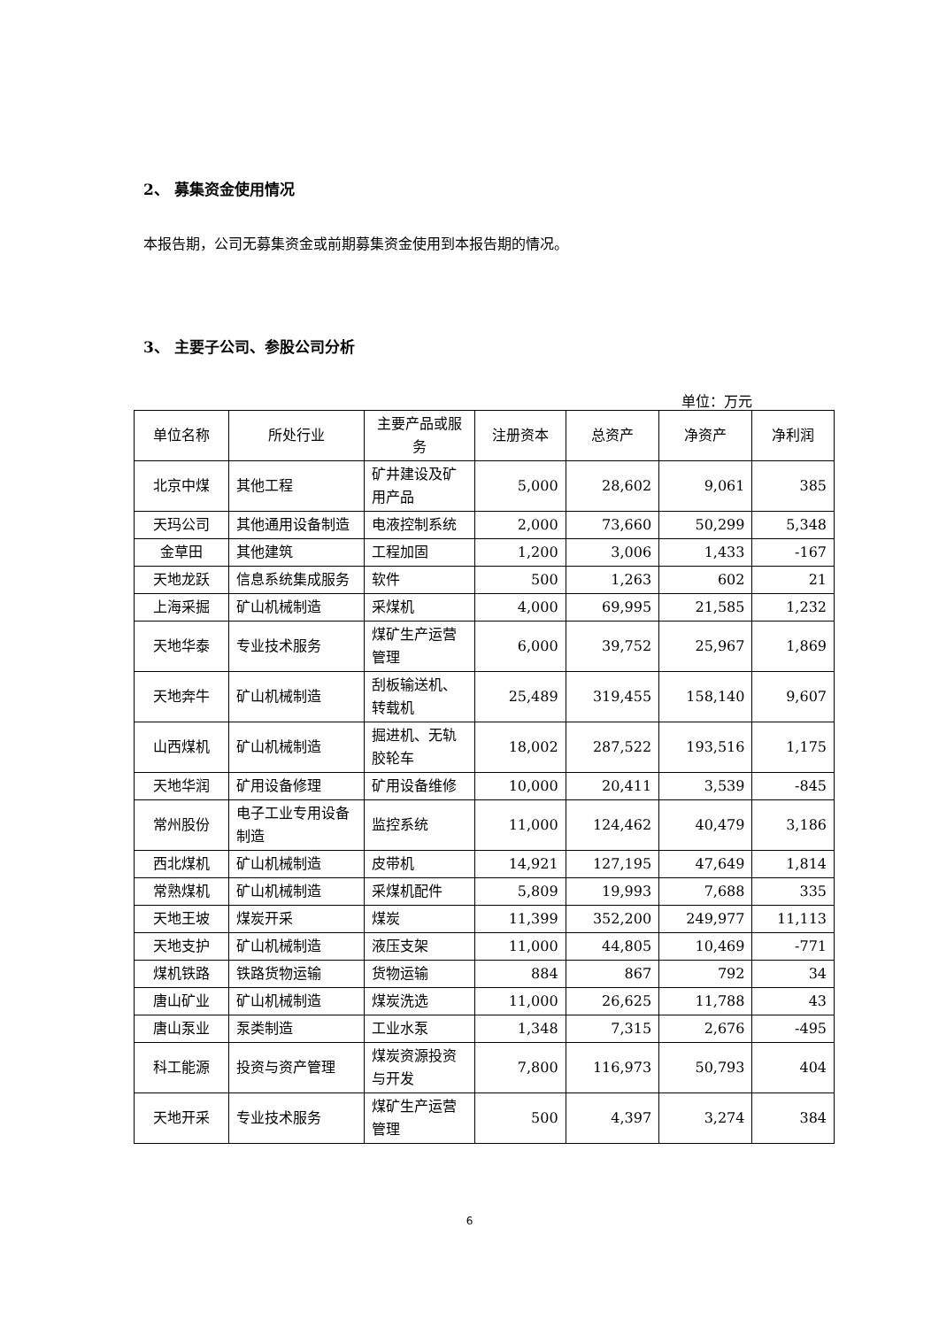2、 募集资金使用情况
本报告期，公司无募集资金或前期募集资金使用到本报告期的情况。
3、 主要子公司、参股公司分析
单位：万元
| 单位名称 | 所处行业 | 主要产品或服务 | 注册资本 | 总资产 | 净资产 | 净利润 |
| --- | --- | --- | --- | --- | --- | --- |
| 北京中煤 | 其他工程 | 矿井建设及矿用产品 | 5,000 | 28,602 | 9,061 | 385 |
| 天玛公司 | 其他通用设备制造 | 电液控制系统 | 2,000 | 73,660 | 50,299 | 5,348 |
| 金草田 | 其他建筑 | 工程加固 | 1,200 | 3,006 | 1,433 | -167 |
| 天地龙跃 | 信息系统集成服务 | 软件 | 500 | 1,263 | 602 | 21 |
| 上海采掘 | 矿山机械制造 | 采煤机 | 4,000 | 69,995 | 21,585 | 1,232 |
| 天地华泰 | 专业技术服务 | 煤矿生产运营管理 | 6,000 | 39,752 | 25,967 | 1,869 |
| 天地奔牛 | 矿山机械制造 | 刮板输送机、转载机 | 25,489 | 319,455 | 158,140 | 9,607 |
| 山西煤机 | 矿山机械制造 | 掘进机、无轨胶轮车 | 18,002 | 287,522 | 193,516 | 1,175 |
| 天地华润 | 矿用设备修理 | 矿用设备维修 | 10,000 | 20,411 | 3,539 | -845 |
| 常州股份 | 电子工业专用设备制造 | 监控系统 | 11,000 | 124,462 | 40,479 | 3,186 |
| 西北煤机 | 矿山机械制造 | 皮带机 | 14,921 | 127,195 | 47,649 | 1,814 |
| 常熟煤机 | 矿山机械制造 | 采煤机配件 | 5,809 | 19,993 | 7,688 | 335 |
| 天地王坡 | 煤炭开采 | 煤炭 | 11,399 | 352,200 | 249,977 | 11,113 |
| 天地支护 | 矿山机械制造 | 液压支架 | 11,000 | 44,805 | 10,469 | -771 |
| 煤机铁路 | 铁路货物运输 | 货物运输 | 884 | 867 | 792 | 34 |
| 唐山矿业 | 矿山机械制造 | 煤炭洗选 | 11,000 | 26,625 | 11,788 | 43 |
| 唐山泵业 | 泵类制造 | 工业水泵 | 1,348 | 7,315 | 2,676 | -495 |
| 科工能源 | 投资与资产管理 | 煤炭资源投资与开发 | 7,800 | 116,973 | 50,793 | 404 |
| 天地开采 | 专业技术服务 | 煤矿生产运营管理 | 500 | 4,397 | 3,274 | 384 |
6